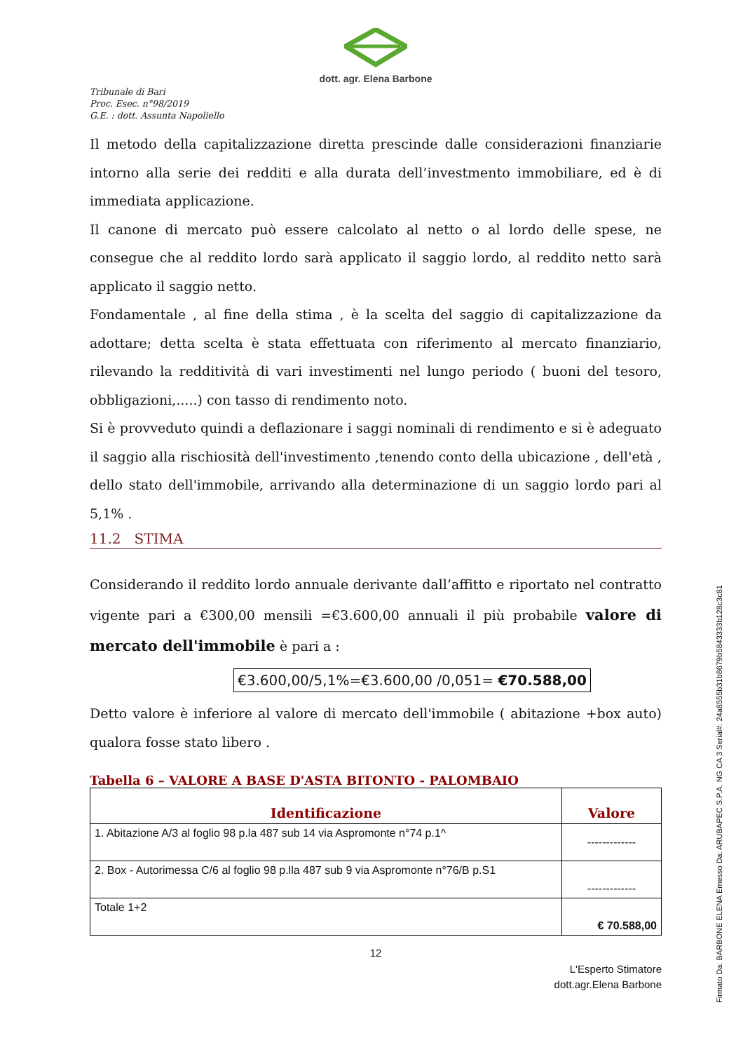dott. agr. Elena Barbone
Tribunale di Bari
Proc. Esec. n°98/2019
G.E. : dott. Assunta Napoliello
Il metodo della capitalizzazione diretta prescinde dalle considerazioni finanziarie intorno alla serie dei redditi e alla durata dell’investmento immobiliare, ed è di immediata applicazione.
Il canone di mercato può essere calcolato al netto o al lordo delle spese, ne consegue che al reddito lordo sarà applicato il saggio lordo, al reddito netto sarà applicato il saggio netto.
Fondamentale , al fine della stima , è la scelta del saggio di capitalizzazione da adottare; detta scelta è stata effettuata con riferimento al mercato finanziario, rilevando la redditività di vari investimenti nel lungo periodo ( buoni del tesoro, obbligazioni,.....) con tasso di rendimento noto.
Si è provveduto quindi a deflazionare i saggi nominali di rendimento e si è adeguato il saggio alla rischiosità dell'investimento ,tenendo conto della ubicazione , dell'età , dello stato dell'immobile, arrivando alla determinazione di un saggio lordo pari al 5,1% .
11.2 STIMA
Considerando il reddito lordo annuale derivante dall’affitto e riportato nel contratto vigente pari a €300,00 mensili =€3.600,00 annuali il più probabile valore di mercato dell'immobile è pari a :
€3.600,00/5,1%=€3.600,00 /0,051= €70.588,00
Detto valore è inferiore al valore di mercato dell'immobile ( abitazione +box auto) qualora fosse stato libero .
Tabella 6 – VALORE A BASE D'ASTA BITONTO - PALOMBAIO
| Identificazione | Valore |
| --- | --- |
| 1. Abitazione A/3 al foglio 98 p.la 487 sub 14 via Aspromonte n°74 p.1^ | ------------- |
| 2. Box - Autorimessa C/6 al foglio 98 p.lla 487 sub 9 via Aspromonte n°76/B p.S1 | ------------- |
| Totale 1+2 | € 70.588,00 |
12
L'Esperto Stimatore
dott.agr.Elena Barbone
Firmato Da: BARBONE ELENA Emesso Da: ARUBAPEC S.P.A. NG CA 3 Serial#: 24a8555b31b8679b5843333b128c3c81